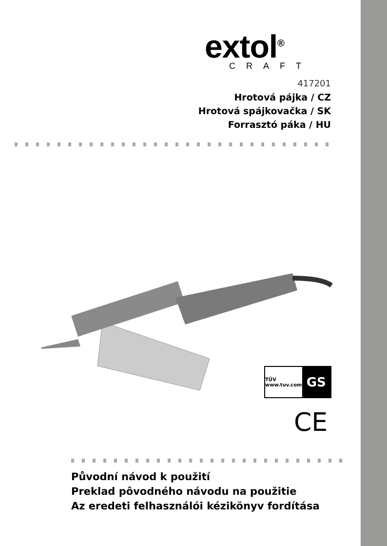extol<sup>®</sup>
CRAFT
417201
Hrotová pájka / CZ
Hrotová spájkovačka / SK
Forrasztó páka / HU
TÜV
www.tuv.com
GS
CE
Původní návod k použití
Preklad pôvodného návodu na použitie
Az eredeti felhasználói kézikönyv fordítása